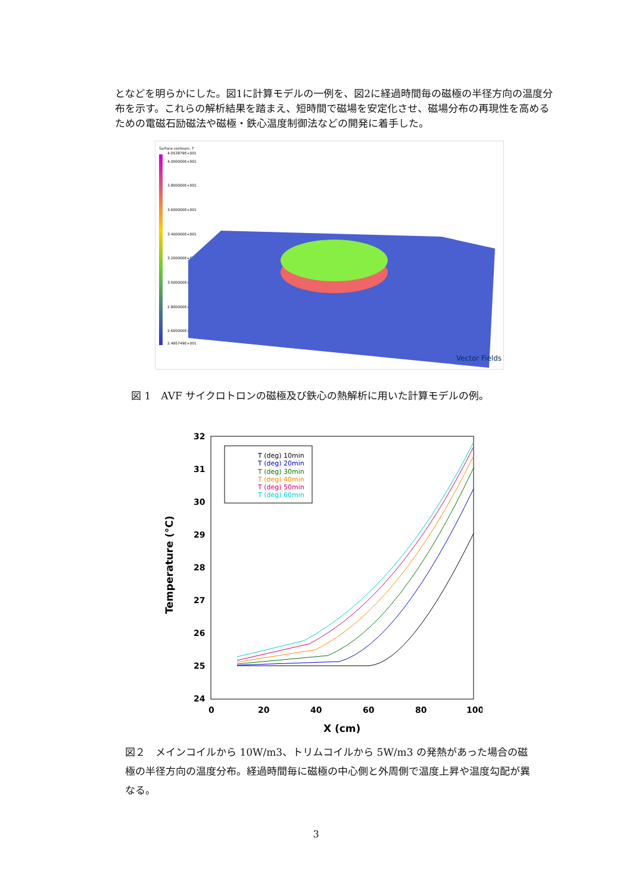となどを明らかにした。図1に計算モデルの一例を、図2に経過時間毎の磁極の半径方向の温度分布を示す。これらの解析結果を踏まえ、短時間で磁場を安定化させ、磁場分布の再現性を高めるための電磁石励磁法や磁極・鉄心温度制御法などの開発に着手した。
Surface contours: T
4.053879E+001
4.000000E+001
3.800000E+001
3.600000E+001
3.400000E+001
3.200000E+001
3.000000E+001
2.800000E+001
2.600000E+001
2.495749E+001
Vector Fields
図 1　AVF サイクロトロンの磁極及び鉄心の熱解析に用いた計算モデルの例。
32
31
30
29
28
27
26
25
24
0
20
40
60
80
100
X (cm)
Temperature (°C)
T (deg) 10min
T (deg) 20min
T (deg) 30min
T (deg) 40min
T (deg) 50min
T (deg) 60min
図２　メインコイルから 10W/m3、トリムコイルから 5W/m3 の発熱があった場合の磁極の半径方向の温度分布。経過時間毎に磁極の中心側と外周側で温度上昇や温度勾配が異なる。
3